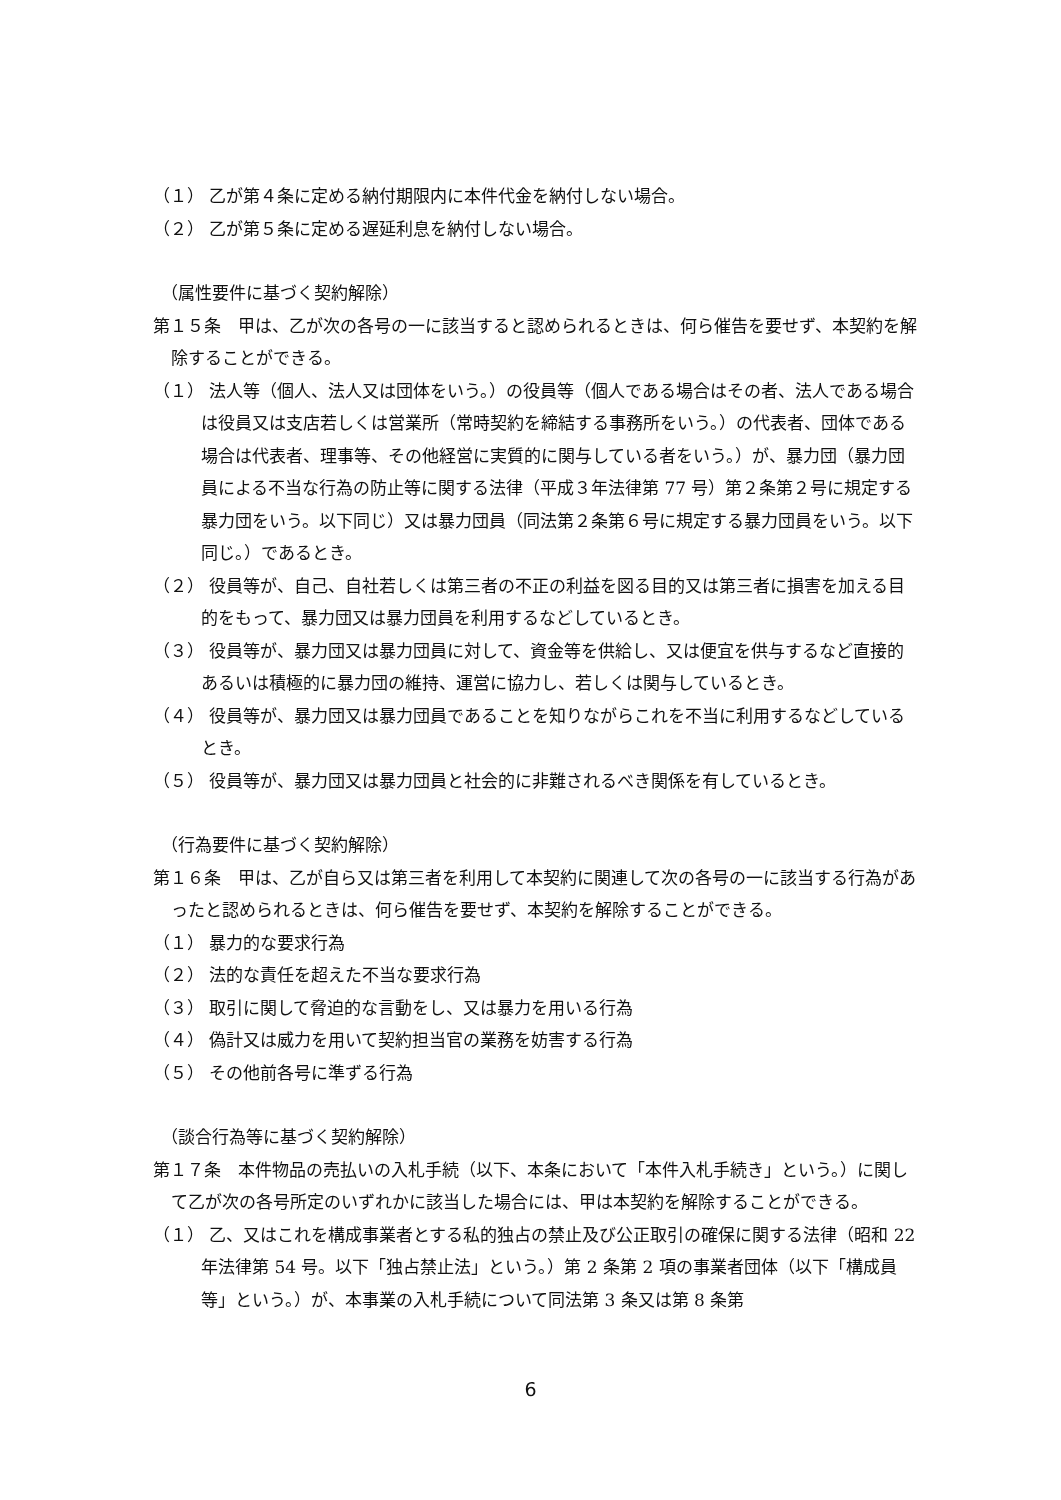（１） 乙が第４条に定める納付期限内に本件代金を納付しない場合。
（２） 乙が第５条に定める遅延利息を納付しない場合。
（属性要件に基づく契約解除）
第１５条　甲は、乙が次の各号の一に該当すると認められるときは、何ら催告を要せず、本契約を解除することができる。
（１） 法人等（個人、法人又は団体をいう。）の役員等（個人である場合はその者、法人である場合は役員又は支店若しくは営業所（常時契約を締結する事務所をいう。）の代表者、団体である場合は代表者、理事等、その他経営に実質的に関与している者をいう。）が、暴力団（暴力団員による不当な行為の防止等に関する法律（平成３年法律第 77 号）第２条第２号に規定する暴力団をいう。以下同じ）又は暴力団員（同法第２条第６号に規定する暴力団員をいう。以下同じ。）であるとき。
（２） 役員等が、自己、自社若しくは第三者の不正の利益を図る目的又は第三者に損害を加える目的をもって、暴力団又は暴力団員を利用するなどしているとき。
（３） 役員等が、暴力団又は暴力団員に対して、資金等を供給し、又は便宜を供与するなど直接的あるいは積極的に暴力団の維持、運営に協力し、若しくは関与しているとき。
（４） 役員等が、暴力団又は暴力団員であることを知りながらこれを不当に利用するなどしているとき。
（５） 役員等が、暴力団又は暴力団員と社会的に非難されるべき関係を有しているとき。
（行為要件に基づく契約解除）
第１６条　甲は、乙が自ら又は第三者を利用して本契約に関連して次の各号の一に該当する行為があったと認められるときは、何ら催告を要せず、本契約を解除することができる。
（１） 暴力的な要求行為
（２） 法的な責任を超えた不当な要求行為
（３） 取引に関して脅迫的な言動をし、又は暴力を用いる行為
（４） 偽計又は威力を用いて契約担当官の業務を妨害する行為
（５） その他前各号に準ずる行為
（談合行為等に基づく契約解除）
第１７条　本件物品の売払いの入札手続（以下、本条において「本件入札手続き」という。）に関して乙が次の各号所定のいずれかに該当した場合には、甲は本契約を解除することができる。
（１） 乙、又はこれを構成事業者とする私的独占の禁止及び公正取引の確保に関する法律（昭和 22 年法律第 54 号。以下「独占禁止法」という。）第 2 条第 2 項の事業者団体（以下「構成員等」という。）が、本事業の入札手続について同法第 3 条又は第 8 条第
6